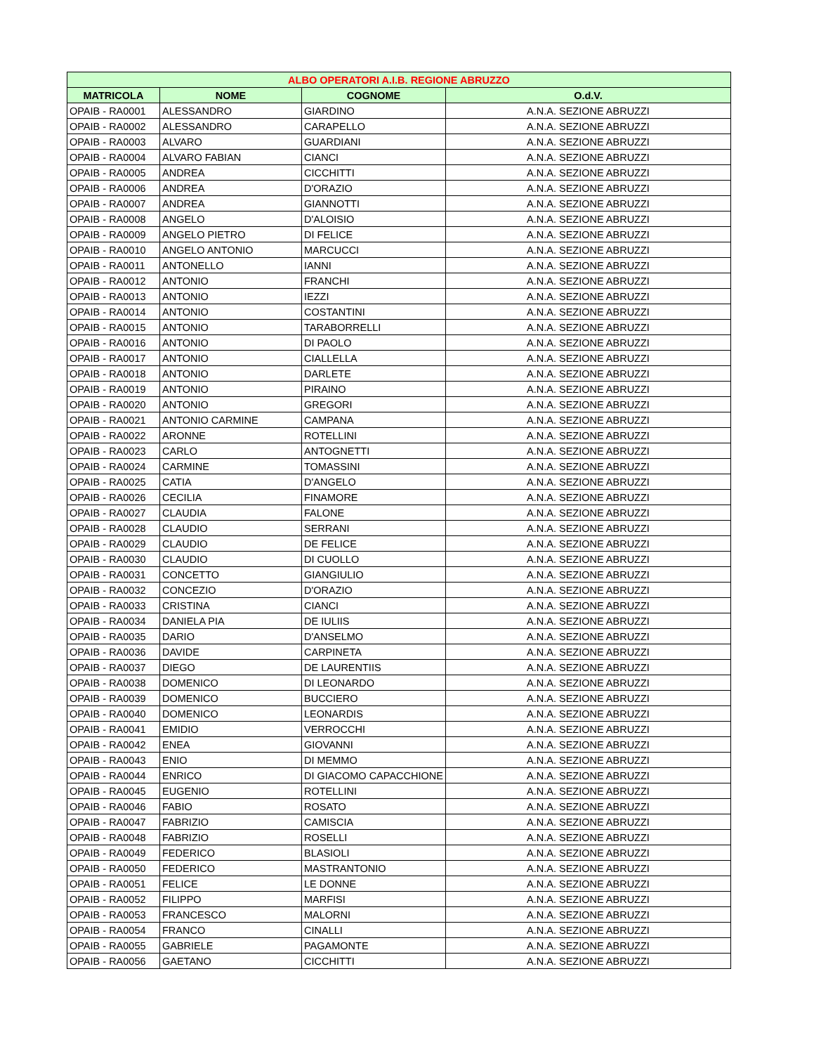| ALBO OPERATORI A.I.B. REGIONE ABRUZZO | | | |
| --- | --- | --- | --- |
| MATRICOLA | NOME | COGNOME | O.d.V. |
| OPAIB - RA0001 | ALESSANDRO | GIARDINO | A.N.A. SEZIONE ABRUZZI |
| OPAIB - RA0002 | ALESSANDRO | CARAPELLO | A.N.A. SEZIONE ABRUZZI |
| OPAIB - RA0003 | ALVARO | GUARDIANI | A.N.A. SEZIONE ABRUZZI |
| OPAIB - RA0004 | ALVARO FABIAN | CIANCI | A.N.A. SEZIONE ABRUZZI |
| OPAIB - RA0005 | ANDREA | CICCHITTI | A.N.A. SEZIONE ABRUZZI |
| OPAIB - RA0006 | ANDREA | D'ORAZIO | A.N.A. SEZIONE ABRUZZI |
| OPAIB - RA0007 | ANDREA | GIANNOTTI | A.N.A. SEZIONE ABRUZZI |
| OPAIB - RA0008 | ANGELO | D'ALOISIO | A.N.A. SEZIONE ABRUZZI |
| OPAIB - RA0009 | ANGELO PIETRO | DI FELICE | A.N.A. SEZIONE ABRUZZI |
| OPAIB - RA0010 | ANGELO ANTONIO | MARCUCCI | A.N.A. SEZIONE ABRUZZI |
| OPAIB - RA0011 | ANTONELLO | IANNI | A.N.A. SEZIONE ABRUZZI |
| OPAIB - RA0012 | ANTONIO | FRANCHI | A.N.A. SEZIONE ABRUZZI |
| OPAIB - RA0013 | ANTONIO | IEZZI | A.N.A. SEZIONE ABRUZZI |
| OPAIB - RA0014 | ANTONIO | COSTANTINI | A.N.A. SEZIONE ABRUZZI |
| OPAIB - RA0015 | ANTONIO | TARABORRELLI | A.N.A. SEZIONE ABRUZZI |
| OPAIB - RA0016 | ANTONIO | DI PAOLO | A.N.A. SEZIONE ABRUZZI |
| OPAIB - RA0017 | ANTONIO | CIALLELLA | A.N.A. SEZIONE ABRUZZI |
| OPAIB - RA0018 | ANTONIO | DARLETE | A.N.A. SEZIONE ABRUZZI |
| OPAIB - RA0019 | ANTONIO | PIRAINO | A.N.A. SEZIONE ABRUZZI |
| OPAIB - RA0020 | ANTONIO | GREGORI | A.N.A. SEZIONE ABRUZZI |
| OPAIB - RA0021 | ANTONIO CARMINE | CAMPANA | A.N.A. SEZIONE ABRUZZI |
| OPAIB - RA0022 | ARONNE | ROTELLINI | A.N.A. SEZIONE ABRUZZI |
| OPAIB - RA0023 | CARLO | ANTOGNETTI | A.N.A. SEZIONE ABRUZZI |
| OPAIB - RA0024 | CARMINE | TOMASSINI | A.N.A. SEZIONE ABRUZZI |
| OPAIB - RA0025 | CATIA | D'ANGELO | A.N.A. SEZIONE ABRUZZI |
| OPAIB - RA0026 | CECILIA | FINAMORE | A.N.A. SEZIONE ABRUZZI |
| OPAIB - RA0027 | CLAUDIA | FALONE | A.N.A. SEZIONE ABRUZZI |
| OPAIB - RA0028 | CLAUDIO | SERRANI | A.N.A. SEZIONE ABRUZZI |
| OPAIB - RA0029 | CLAUDIO | DE FELICE | A.N.A. SEZIONE ABRUZZI |
| OPAIB - RA0030 | CLAUDIO | DI CUOLLO | A.N.A. SEZIONE ABRUZZI |
| OPAIB - RA0031 | CONCETTO | GIANGIULIO | A.N.A. SEZIONE ABRUZZI |
| OPAIB - RA0032 | CONCEZIO | D'ORAZIO | A.N.A. SEZIONE ABRUZZI |
| OPAIB - RA0033 | CRISTINA | CIANCI | A.N.A. SEZIONE ABRUZZI |
| OPAIB - RA0034 | DANIELA PIA | DE IULIIS | A.N.A. SEZIONE ABRUZZI |
| OPAIB - RA0035 | DARIO | D'ANSELMO | A.N.A. SEZIONE ABRUZZI |
| OPAIB - RA0036 | DAVIDE | CARPINETA | A.N.A. SEZIONE ABRUZZI |
| OPAIB - RA0037 | DIEGO | DE LAURENTIIS | A.N.A. SEZIONE ABRUZZI |
| OPAIB - RA0038 | DOMENICO | DI LEONARDO | A.N.A. SEZIONE ABRUZZI |
| OPAIB - RA0039 | DOMENICO | BUCCIERO | A.N.A. SEZIONE ABRUZZI |
| OPAIB - RA0040 | DOMENICO | LEONARDIS | A.N.A. SEZIONE ABRUZZI |
| OPAIB - RA0041 | EMIDIO | VERROCCHI | A.N.A. SEZIONE ABRUZZI |
| OPAIB - RA0042 | ENEA | GIOVANNI | A.N.A. SEZIONE ABRUZZI |
| OPAIB - RA0043 | ENIO | DI MEMMO | A.N.A. SEZIONE ABRUZZI |
| OPAIB - RA0044 | ENRICO | DI GIACOMO CAPACCHIONE | A.N.A. SEZIONE ABRUZZI |
| OPAIB - RA0045 | EUGENIO | ROTELLINI | A.N.A. SEZIONE ABRUZZI |
| OPAIB - RA0046 | FABIO | ROSATO | A.N.A. SEZIONE ABRUZZI |
| OPAIB - RA0047 | FABRIZIO | CAMISCIA | A.N.A. SEZIONE ABRUZZI |
| OPAIB - RA0048 | FABRIZIO | ROSELLI | A.N.A. SEZIONE ABRUZZI |
| OPAIB - RA0049 | FEDERICO | BLASIOLI | A.N.A. SEZIONE ABRUZZI |
| OPAIB - RA0050 | FEDERICO | MASTRANTONIO | A.N.A. SEZIONE ABRUZZI |
| OPAIB - RA0051 | FELICE | LE DONNE | A.N.A. SEZIONE ABRUZZI |
| OPAIB - RA0052 | FILIPPO | MARFISI | A.N.A. SEZIONE ABRUZZI |
| OPAIB - RA0053 | FRANCESCO | MALORNI | A.N.A. SEZIONE ABRUZZI |
| OPAIB - RA0054 | FRANCO | CINALLI | A.N.A. SEZIONE ABRUZZI |
| OPAIB - RA0055 | GABRIELE | PAGAMONTE | A.N.A. SEZIONE ABRUZZI |
| OPAIB - RA0056 | GAETANO | CICCHITTI | A.N.A. SEZIONE ABRUZZI |